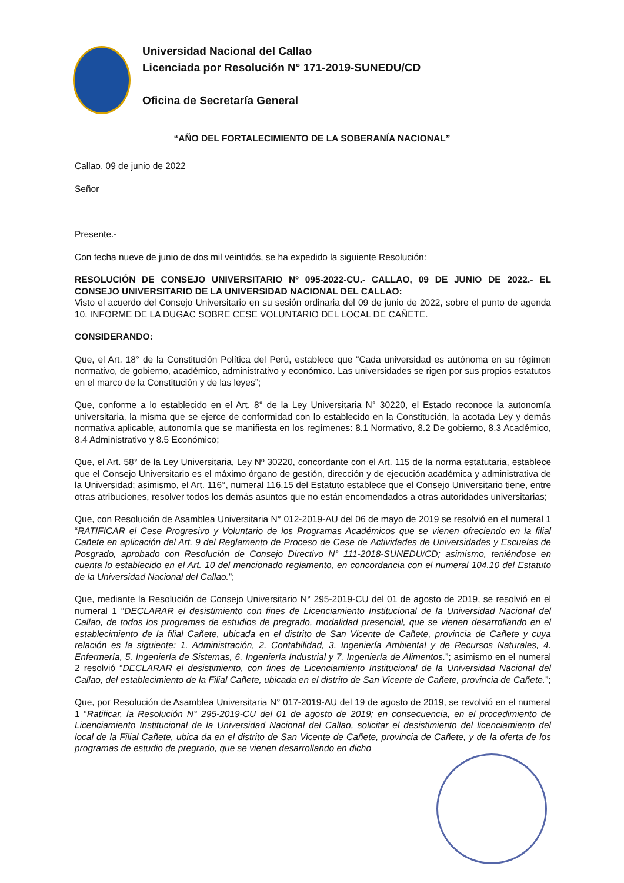Universidad Nacional del Callao
Licenciada por Resolución N° 171-2019-SUNEDU/CD
Oficina de Secretaría General
“AÑO DEL FORTALECIMIENTO DE LA SOBERANÍA NACIONAL”
Callao, 09 de junio de 2022
Señor
Presente.-
Con fecha nueve de junio de dos mil veintidós, se ha expedido la siguiente Resolución:
RESOLUCIÓN DE CONSEJO UNIVERSITARIO Nº 095-2022-CU.- CALLAO, 09 DE JUNIO DE 2022.- EL CONSEJO UNIVERSITARIO DE LA UNIVERSIDAD NACIONAL DEL CALLAO:
Visto el acuerdo del Consejo Universitario en su sesión ordinaria del 09 de junio de 2022, sobre el punto de agenda 10. INFORME DE LA DUGAC SOBRE CESE VOLUNTARIO DEL LOCAL DE CAÑETE.
CONSIDERANDO:
Que, el Art. 18° de la Constitución Política del Perú, establece que “Cada universidad es autónoma en su régimen normativo, de gobierno, académico, administrativo y económico. Las universidades se rigen por sus propios estatutos en el marco de la Constitución y de las leyes”;
Que, conforme a lo establecido en el Art. 8° de la Ley Universitaria N° 30220, el Estado reconoce la autonomía universitaria, la misma que se ejerce de conformidad con lo establecido en la Constitución, la acotada Ley y demás normativa aplicable, autonomía que se manifiesta en los regímenes: 8.1 Normativo, 8.2 De gobierno, 8.3 Académico, 8.4 Administrativo y 8.5 Económico;
Que, el Art. 58° de la Ley Universitaria, Ley Nº 30220, concordante con el Art. 115 de la norma estatutaria, establece que el Consejo Universitario es el máximo órgano de gestión, dirección y de ejecución académica y administrativa de la Universidad; asimismo, el Art. 116°, numeral 116.15 del Estatuto establece que el Consejo Universitario tiene, entre otras atribuciones, resolver todos los demás asuntos que no están encomendados a otras autoridades universitarias;
Que, con Resolución de Asamblea Universitaria N° 012-2019-AU del 06 de mayo de 2019 se resolvió en el numeral 1 “RATIFICAR el Cese Progresivo y Voluntario de los Programas Académicos que se vienen ofreciendo en la filial Cañete en aplicación del Art. 9 del Reglamento de Proceso de Cese de Actividades de Universidades y Escuelas de Posgrado, aprobado con Resolución de Consejo Directivo N° 111-2018-SUNEDU/CD; asimismo, teniéndose en cuenta lo establecido en el Art. 10 del mencionado reglamento, en concordancia con el numeral 104.10 del Estatuto de la Universidad Nacional del Callao.”;
Que, mediante la Resolución de Consejo Universitario N° 295-2019-CU del 01 de agosto de 2019, se resolvió en el numeral 1 “DECLARAR el desistimiento con fines de Licenciamiento Institucional de la Universidad Nacional del Callao, de todos los programas de estudios de pregrado, modalidad presencial, que se vienen desarrollando en el establecimiento de la filial Cañete, ubicada en el distrito de San Vicente de Cañete, provincia de Cañete y cuya relación es la siguiente: 1. Administración, 2. Contabilidad, 3. Ingeniería Ambiental y de Recursos Naturales, 4. Enfermería, 5. Ingeniería de Sistemas, 6. Ingeniería Industrial y 7. Ingeniería de Alimentos.”; asimismo en el numeral 2 resolvió “DECLARAR el desistimiento, con fines de Licenciamiento Institucional de la Universidad Nacional del Callao, del establecimiento de la Filial Cañete, ubicada en el distrito de San Vicente de Cañete, provincia de Cañete.”;
Que, por Resolución de Asamblea Universitaria N° 017-2019-AU del 19 de agosto de 2019, se revolvió en el numeral 1 “Ratificar, la Resolución N° 295-2019-CU del 01 de agosto de 2019; en consecuencia, en el procedimiento de Licenciamiento Institucional de la Universidad Nacional del Callao, solicitar el desistimiento del licenciamiento del local de la Filial Cañete, ubica da en el distrito de San Vicente de Cañete, provincia de Cañete, y de la oferta de los programas de estudio de pregrado, que se vienen desarrollando en dicho